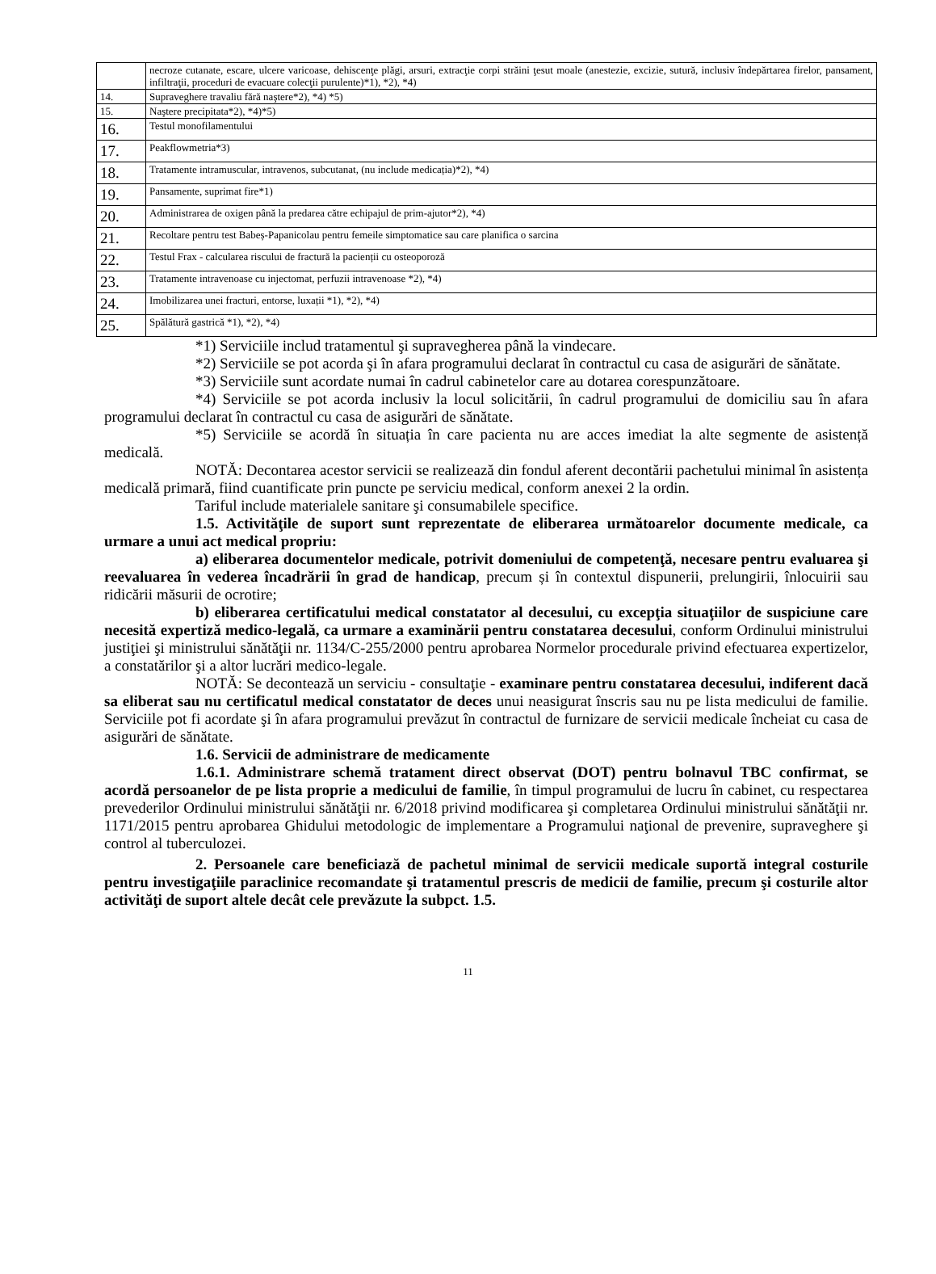| | necroze cutanate, escare, ulcere varicoase, dehiscenţe plăgi, arsuri, extracţie corpi străini ţesut moale (anestezie, excizie, sutură, inclusiv îndepărtarea firelor, pansament, infiltraţii, proceduri de evacuare colecţii purulente)*1), *2), *4) |
| 14. | Supraveghere travaliu fără naştere*2), *4) *5) |
| 15. | Naştere precipitata*2), *4)*5) |
| 16. | Testul monofilamentului |
| 17. | Peakflowmetria*3) |
| 18. | Tratamente intramuscular, intravenos, subcutanat, (nu include medicația)*2), *4) |
| 19. | Pansamente, suprimat fire*1) |
| 20. | Administrarea de oxigen până la predarea către echipajul de prim-ajutor*2), *4) |
| 21. | Recoltare pentru test Babeș-Papanicolau pentru femeile simptomatice sau care planifica o sarcina |
| 22. | Testul Frax - calcularea riscului de fractură la pacienții cu osteoporoză |
| 23. | Tratamente intravenoase cu injectomat, perfuzii intravenoase *2), *4) |
| 24. | Imobilizarea unei fracturi, entorse, luxații *1), *2), *4) |
| 25. | Spălătură gastrică *1), *2), *4) |
*1) Serviciile includ tratamentul şi supravegherea până la vindecare.
*2) Serviciile se pot acorda şi în afara programului declarat în contractul cu casa de asigurări de sănătate.
*3) Serviciile sunt acordate numai în cadrul cabinetelor care au dotarea corespunzătoare.
*4) Serviciile se pot acorda inclusiv la locul solicitării, în cadrul programului de domiciliu sau în afara programului declarat în contractul cu casa de asigurări de sănătate.
*5) Serviciile se acordă în situația în care pacienta nu are acces imediat la alte segmente de asistență medicală.
NOTĂ: Decontarea acestor servicii se realizează din fondul aferent decontării pachetului minimal în asistența medicală primară, fiind cuantificate prin puncte pe serviciu medical, conform anexei 2 la ordin.
Tariful include materialele sanitare şi consumabilele specifice.
1.5. Activităţile de suport sunt reprezentate de eliberarea următoarelor documente medicale, ca urmare a unui act medical propriu:
a) eliberarea documentelor medicale, potrivit domeniului de competenţă, necesare pentru evaluarea şi reevaluarea în vederea încadrării în grad de handicap, precum și în contextul dispunerii, prelungirii, înlocuirii sau ridicării măsurii de ocrotire;
b) eliberarea certificatului medical constatator al decesului, cu excepţia situaţiilor de suspiciune care necesită expertiză medico-legală, ca urmare a examinării pentru constatarea decesului, conform Ordinului ministrului justiţiei şi ministrului sănătăţii nr. 1134/C-255/2000 pentru aprobarea Normelor procedurale privind efectuarea expertizelor, a constatărilor şi a altor lucrări medico-legale.
NOTĂ: Se decontează un serviciu - consultaţie - examinare pentru constatarea decesului, indiferent dacă sa eliberat sau nu certificatul medical constatator de deces unui neasigurat înscris sau nu pe lista medicului de familie. Serviciile pot fi acordate şi în afara programului prevăzut în contractul de furnizare de servicii medicale încheiat cu casa de asigurări de sănătate.
1.6. Servicii de administrare de medicamente
1.6.1. Administrare schemă tratament direct observat (DOT) pentru bolnavul TBC confirmat, se acordă persoanelor de pe lista proprie a medicului de familie, în timpul programului de lucru în cabinet, cu respectarea prevederilor Ordinului ministrului sănătăţii nr. 6/2018 privind modificarea şi completarea Ordinului ministrului sănătăţii nr. 1171/2015 pentru aprobarea Ghidului metodologic de implementare a Programului naţional de prevenire, supraveghere şi control al tuberculozei.
2. Persoanele care beneficiază de pachetul minimal de servicii medicale suportă integral costurile pentru investigaţiile paraclinice recomandate şi tratamentul prescris de medicii de familie, precum şi costurile altor activităţi de suport altele decât cele prevăzute la subpct. 1.5.
11